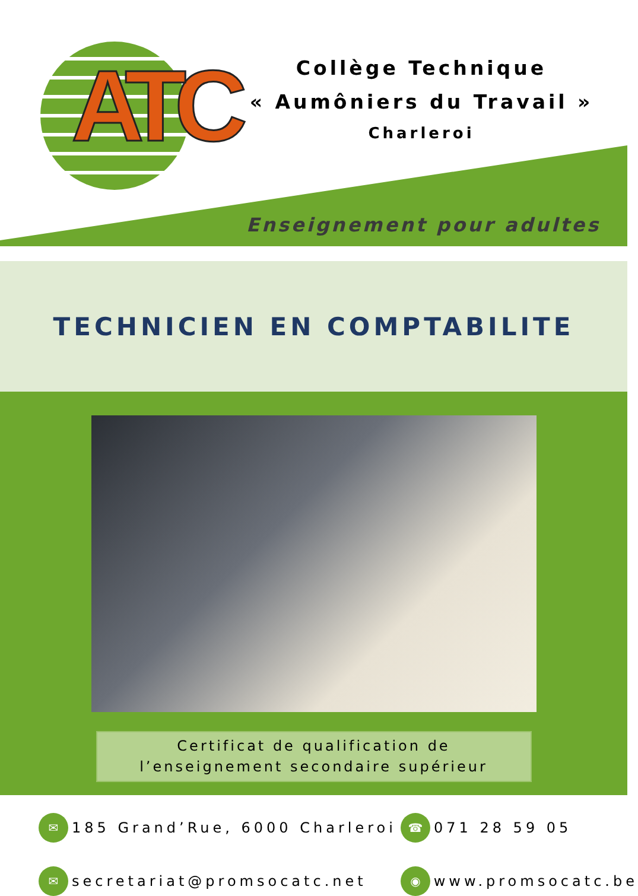ATC
Collège Technique
« Aumôniers du Travail »
Charleroi
Enseignement pour adultes
TECHNICIEN EN COMPTABILITE
Certificat de qualification de
l’enseignement secondaire supérieur
✉ 185 Grand’Rue, 6000 Charleroi
☎ 071 28 59 05
✉ secretariat@promsocatc.net
◉ www.promsocatc.be